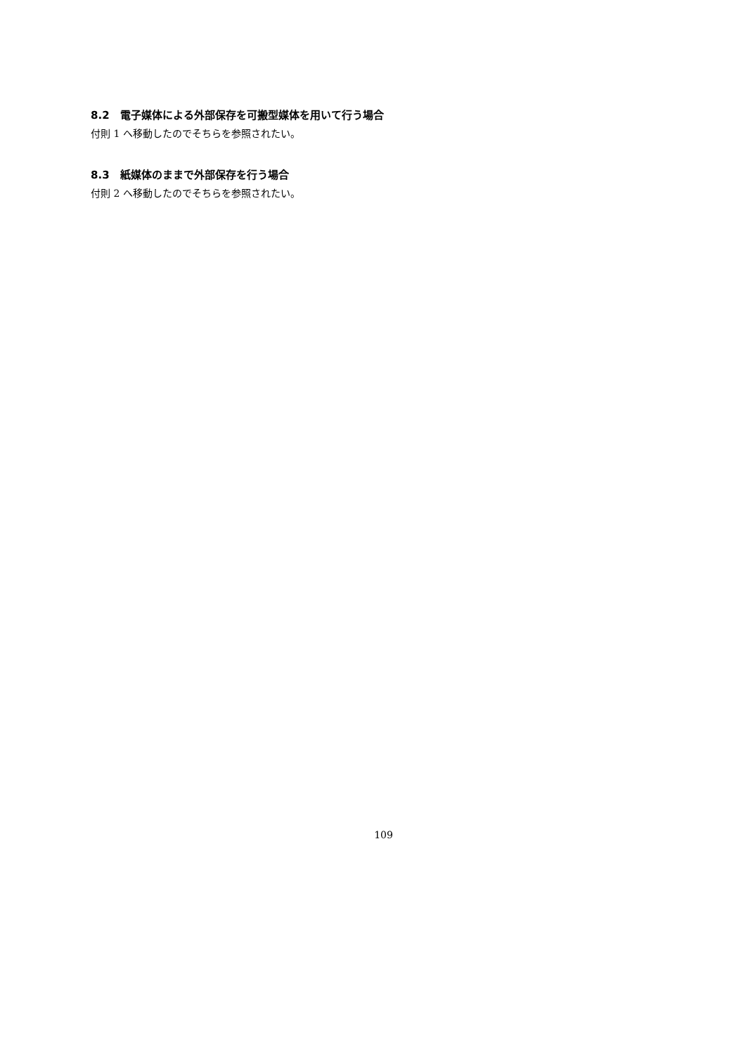8.2　電子媒体による外部保存を可搬型媒体を用いて行う場合
付則 1 へ移動したのでそちらを参照されたい。
8.3　紙媒体のままで外部保存を行う場合
付則 2 へ移動したのでそちらを参照されたい。
109